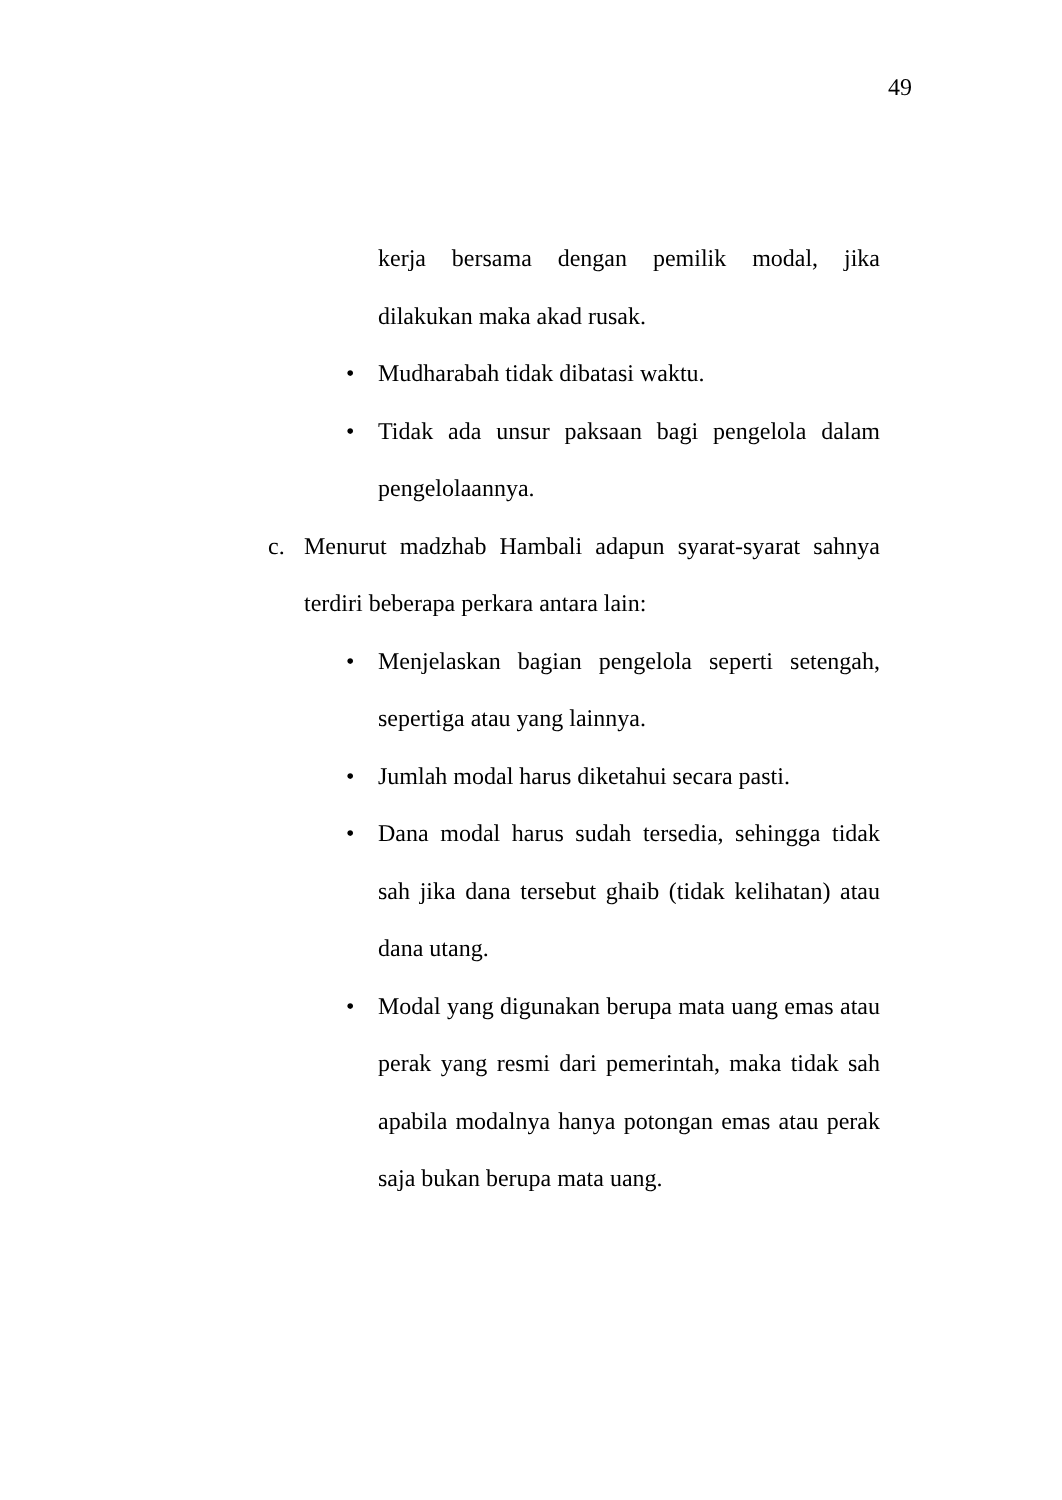49
kerja bersama dengan pemilik modal, jika dilakukan maka akad rusak.
• Mudharabah tidak dibatasi waktu.
• Tidak ada unsur paksaan bagi pengelola dalam pengelolaannya.
c. Menurut madzhab Hambali adapun syarat-syarat sahnya terdiri beberapa perkara antara lain:
• Menjelaskan bagian pengelola seperti setengah, sepertiga atau yang lainnya.
• Jumlah modal harus diketahui secara pasti.
• Dana modal harus sudah tersedia, sehingga tidak sah jika dana tersebut ghaib (tidak kelihatan) atau dana utang.
• Modal yang digunakan berupa mata uang emas atau perak yang resmi dari pemerintah, maka tidak sah apabila modalnya hanya potongan emas atau perak saja bukan berupa mata uang.